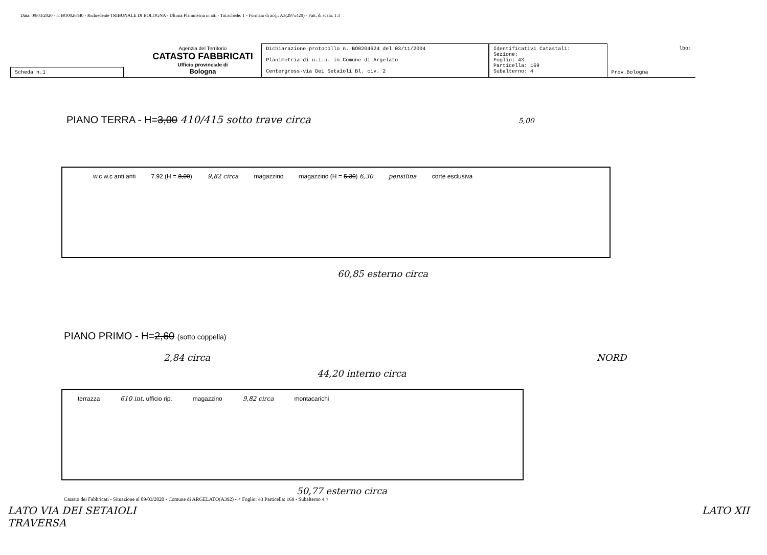Data: 09/03/2020 - n. BO0026440 - Richiedente TRIBUNALE DI BOLOGNA - Ultima Planimetria in atti · Tot.schede: 1 - Formato di acq.: A3(297x420) - Fatt. di scala: 1:1
Scheda n.1 Agenzia del Territorio
CATASTO FABBRICATI
Ufficio provinciale di
Bologna
Dichiarazione protocollo n. BO0204624 del 03/11/2004
Planimetria di u.i.u. in Comune di Argelato
Centergross-via Dei Setaioli Bl. civ. 2
Identificativi Catastali:
Sezione:
Foglio: 43
Particella: 169
Subalterno: 4
Prov.Bologna lbo:
PIANO TERRA - H=3,00 410/415 sotto trave circa 5,00
w.c w.c anti anti 7.92 (H = 8,00) 9,82 circa magazzino magazzino (H = 5,30) 6,30 pensilina corte esclusiva
60,85 esterno circa
PIANO PRIMO - H=2,60 (sotto coppella)
2,84 circa NORD
44,20 interno circa
terrazza 610 int. ufficio rip. magazzino 9,82 circa montacarichi
50,77 esterno circa
Catasto dei Fabbricati - Situazione al 09/03/2020 - Comune di ARGELATO(A392) - < Foglio: 43 Particella: 169 - Subalterno 4 >
LATO VIA DEI SETAIOLI LATO XII TRAVERSA